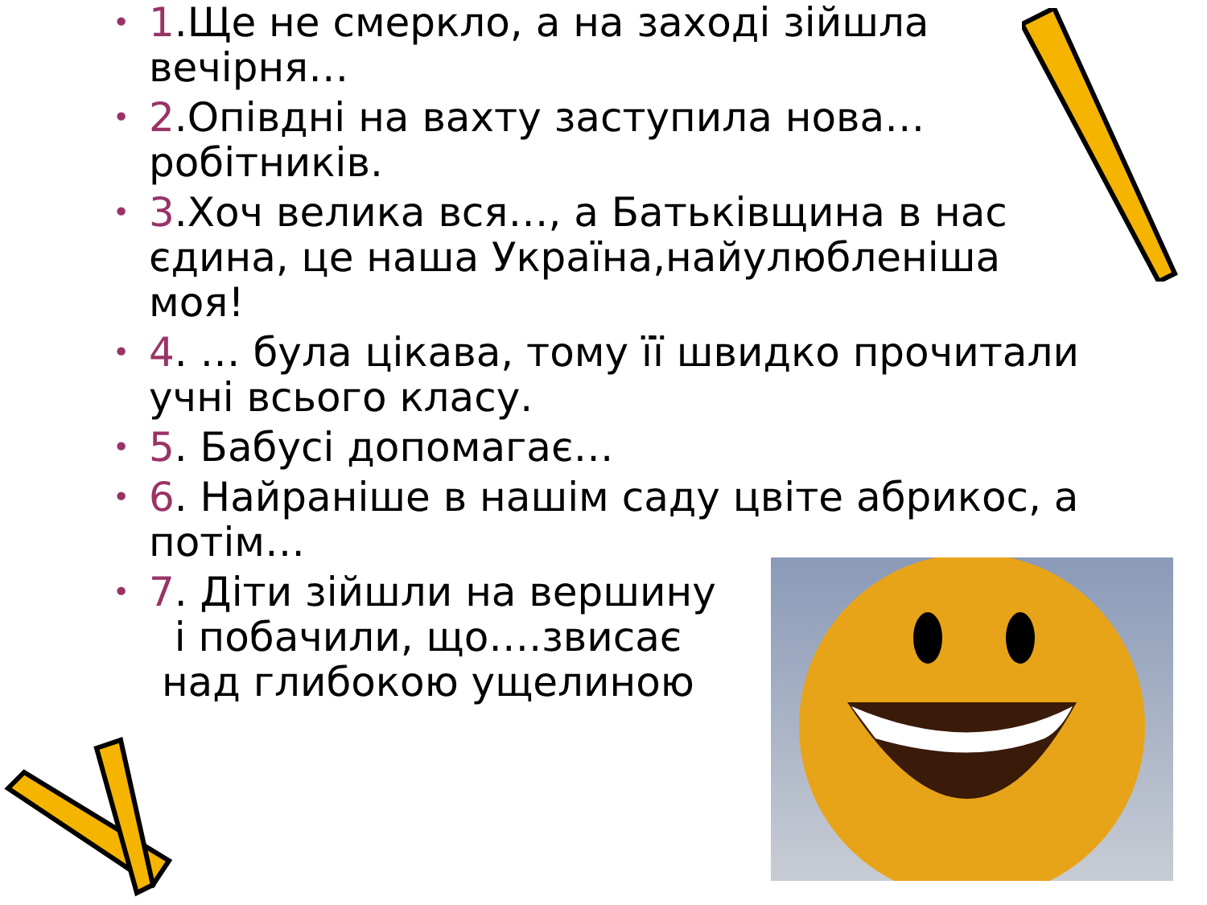• 1.Ще не смеркло, а на заході зійшла вечірня…
• 2.Опівдні на вахту заступила нова…робітників.
• 3.Хоч велика вся…, а Батьківщина в нас єдина, це наша Україна,найулюбленіша моя!
• 4. … була цікава, тому її швидко прочитали учні всього класу.
• 5. Бабусі допомагає…
• 6. Найраніше в нашім саду цвіте абрикос, а потім…
• 7. Діти зійшли на вершину
і побачили, що….звисає
над глибокою ущелиною